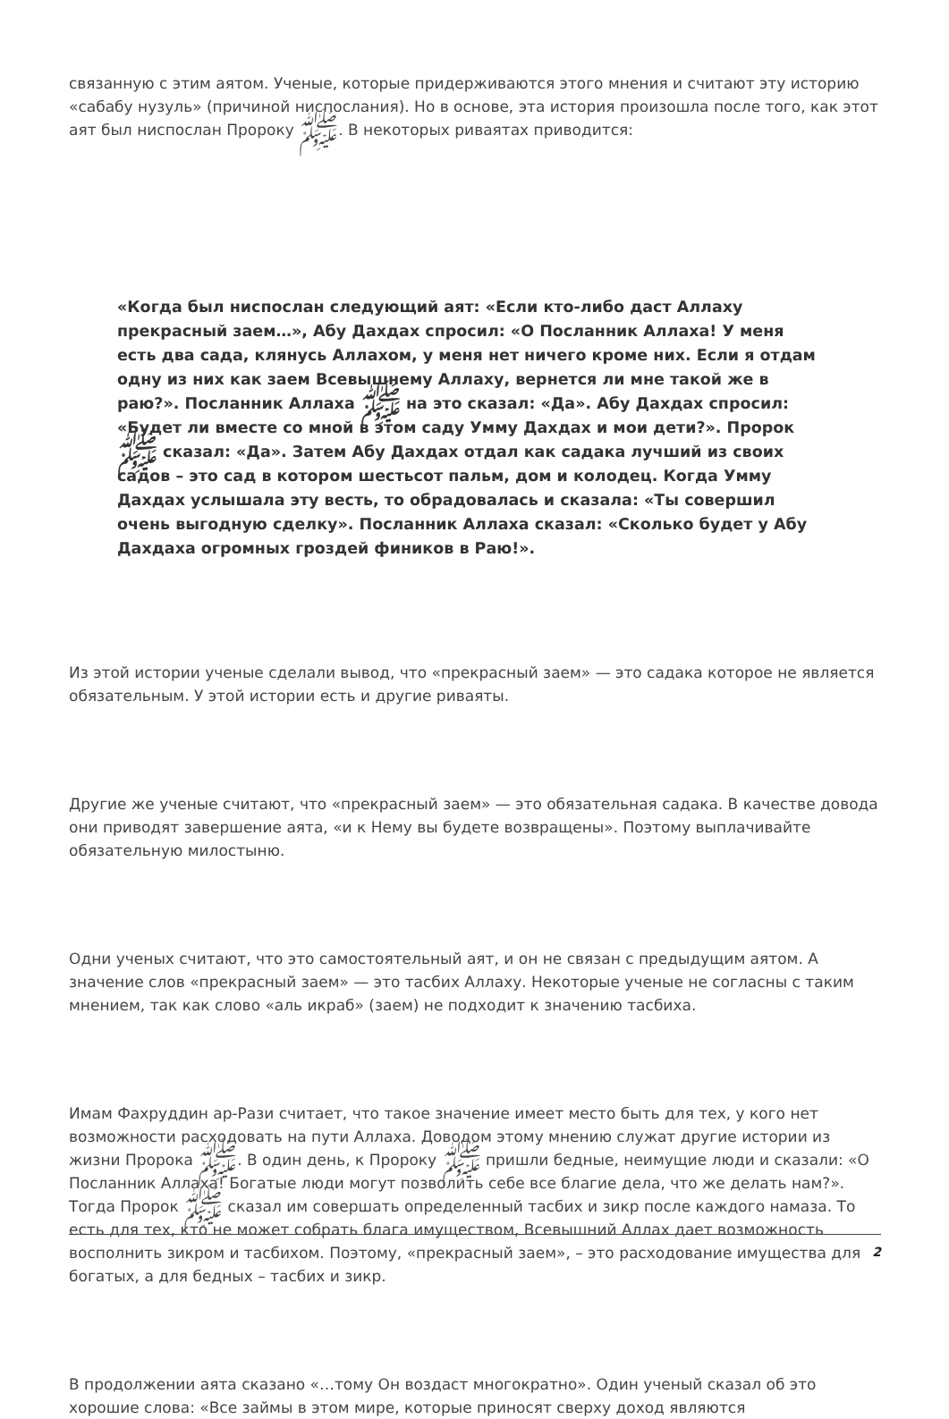связанную с этим аятом. Ученые, которые придерживаются этого мнения и считают эту историю «сабабу нузуль» (причиной ниспослания). Но в основе, эта история произошла после того, как этот аят был ниспослан Пророку ﷺ. В некоторых риваятах приводится:
«Когда был ниспослан следующий аят: «Если кто-либо даст Аллаху прекрасный заем…», Абу Дахдах спросил: «О Посланник Аллаха! У меня есть два сада, клянусь Аллахом, у меня нет ничего кроме них. Если я отдам одну из них как заем Всевышнему Аллаху, вернется ли мне такой же в раю?». Посланник Аллаха ﷺ на это сказал: «Да». Абу Дахдах спросил: «Будет ли вместе со мной в этом саду Умму Дахдах и мои дети?». Пророк ﷺ сказал: «Да». Затем Абу Дахдах отдал как садака лучший из своих садов – это сад в котором шестьсот пальм, дом и колодец. Когда Умму Дахдах услышала эту весть, то обрадовалась и сказала: «Ты совершил очень выгодную сделку». Посланник Аллаха сказал: «Сколько будет у Абу Дахдаха огромных гроздей фиников в Раю!».
Из этой истории ученые сделали вывод, что «прекрасный заем» — это садака которое не является обязательным. У этой истории есть и другие риваяты.
Другие же ученые считают, что «прекрасный заем» — это обязательная садака. В качестве довода они приводят завершение аята, «и к Нему вы будете возвращены». Поэтому выплачивайте обязательную милостыню.
Одни ученых считают, что это самостоятельный аят, и он не связан с предыдущим аятом. А значение слов «прекрасный заем» — это тасбих Аллаху. Некоторые ученые не согласны с таким мнением, так как слово «аль икраб» (заем) не подходит к значению тасбиха.
Имам Фахруддин ар-Рази считает, что такое значение имеет место быть для тех, у кого нет возможности расходовать на пути Аллаха. Доводом этому мнению служат другие истории из жизни Пророка ﷺ. В один день, к Пророку ﷺ пришли бедные, неимущие люди и сказали: «О Посланник Аллаха! Богатые люди могут позволить себе все благие дела, что же делать нам?». Тогда Пророк ﷺ сказал им совершать определенный тасбих и зикр после каждого намаза. То есть для тех, кто не может собрать блага имуществом, Всевышний Аллах дает возможность восполнить зикром и тасбихом. Поэтому, «прекрасный заем», – это расходование имущества для богатых, а для бедных – тасбих и зикр.
В продолжении аята сказано «…тому Он воздаст многократно». Один ученый сказал об это хорошие слова: «Все займы в этом мире, которые приносят сверху доход являются
2